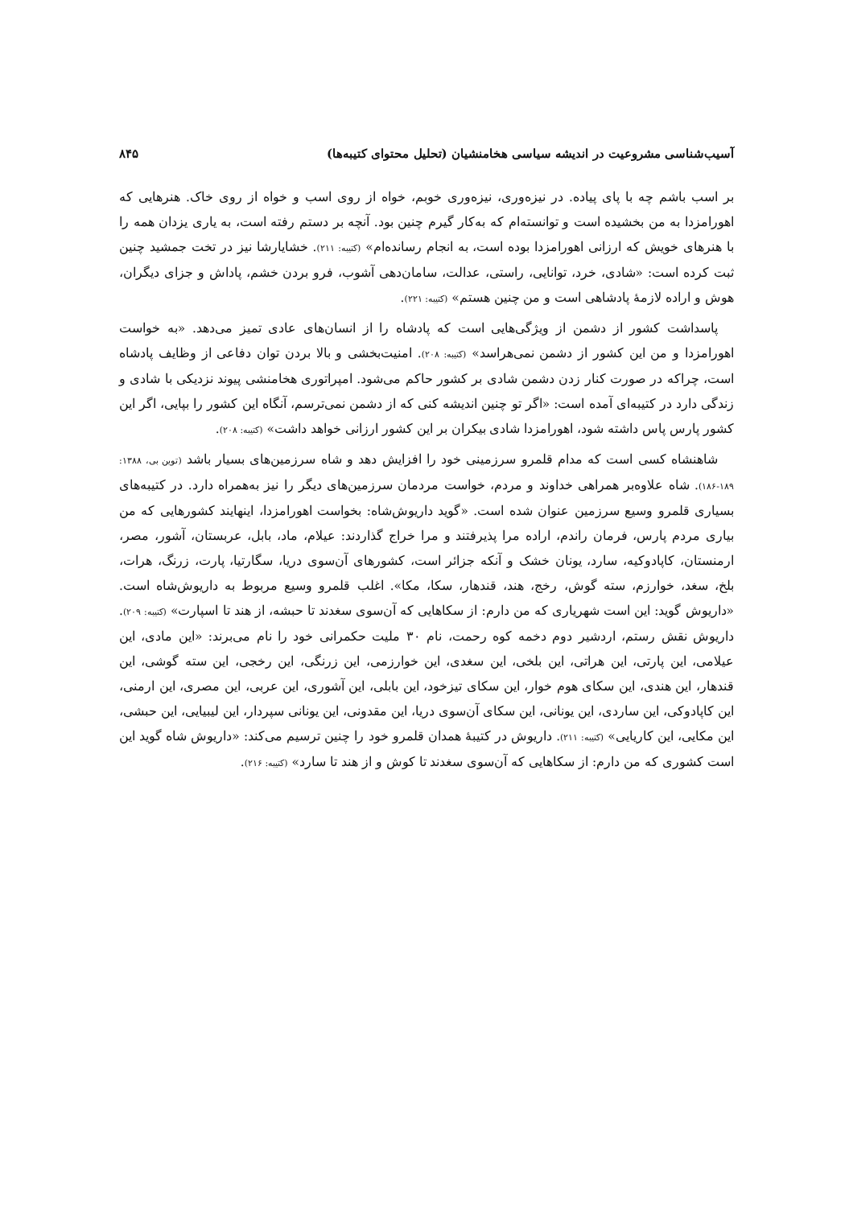آسیب‌شناسی مشروعیت در اندیشه سیاسی هخامنشیان (تحلیل محتوای کتیبه‌ها) ۸۴۵
بر اسب باشم چه با پای پیاده. در نیزه‌وری، نیزه‌وری خوبم، خواه از روی اسب و خواه از روی خاک. هنرهایی که اهورامزدا به من بخشیده است و توانسته‌ام که به‌کار گیرم چنین بود. آنچه بر دستم رفته است، به یاری یزدان همه را با هنرهای خویش که ارزانی اهورامزدا بوده است، به انجام رسانده‌ام» (کتیبه: ۲۱۱). خشایارشا نیز در تخت جمشید چنین ثبت کرده است: «شادی، خرد، توانایی، راستی، عدالت، سامان‌دهی آشوب، فرو بردن خشم، پاداش و جزای دیگران، هوش و اراده لازمهٔ پادشاهی است و من چنین هستم» (کتیبه: ۲۲۱).
پاسداشت کشور از دشمن از ویژگی‌هایی است که پادشاه را از انسان‌های عادی تمیز می‌دهد. «به خواست اهورامزدا و من این کشور از دشمن نمی‌هراسد» (کتیبه: ۲۰۸). امنیت‌بخشی و بالا بردن توان دفاعی از وظایف پادشاه است، چراکه در صورت کنار زدن دشمن شادی بر کشور حاکم می‌شود. امپراتوری هخامنشی پیوند نزدیکی با شادی و زندگی دارد در کتیبه‌ای آمده است: «اگر تو چنین اندیشه کنی که از دشمن نمی‌ترسم، آنگاه این کشور را بپایی، اگر این کشور پارس پاس داشته شود، اهورامزدا شادی بیکران بر این کشور ارزانی خواهد داشت» (کتیبه: ۲۰۸).
شاهنشاه کسی است که مدام قلمرو سرزمینی خود را افزایش دهد و شاه سرزمین‌های بسیار باشد (توین بی، ۱۳۸۸: ۱۸۹-۱۸۶). شاه علاوه‌بر همراهی خداوند و مردم، خواست مردمان سرزمین‌های دیگر را نیز به‌همراه دارد. در کتیبه‌های بسیاری قلمرو وسیع سرزمین عنوان شده است. «گوید داریوش‌شاه: بخواست اهورامزدا، اینهایند کشورهایی که من بیاری مردم پارس، فرمان راندم، اراده مرا پذیرفتند و مرا خراج گذاردند: عیلام، ماد، بابل، عربستان، آشور، مصر، ارمنستان، کاپادوکیه، سارد، یونان خشک و آنکه جزائر است، کشورهای آن‌سوی دریا، سگارتیا، پارت، زرنگ، هرات، بلخ، سغد، خوارزم، سته گوش، رخج، هند، قندهار، سکا، مکا». اغلب قلمرو وسیع مربوط به داریوش‌شاه است. «داریوش گوید: این است شهریاری که من دارم: از سکاهایی که آن‌سوی سغدند تا حبشه، از هند تا اسپارت» (کتیبه: ۲۰۹). داریوش نقش رستم، اردشیر دوم دخمه کوه رحمت، نام ۳۰ ملیت حکمرانی خود را نام می‌برند: «این مادی، این عیلامی، این پارتی، این هراتی، این بلخی، این سغدی، این خوارزمی، این زرنگی، این رخجی، این سته گوشی، این قندهار، این هندی، این سکای هوم خوار، این سکای تیزخود، این بابلی، این آشوری، این عربی، این مصری، این ارمنی، این کاپادوکی، این ساردی، این یونانی، این سکای آن‌سوی دریا، این مقدونی، این یونانی سپردار، این لیبیایی، این حبشی، این مکایی، این کاریایی» (کتیبه: ۲۱۱). داریوش در کتیبهٔ همدان قلمرو خود را چنین ترسیم می‌کند: «داریوش شاه گوید این است کشوری که من دارم: از سکاهایی که آن‌سوی سغدند تا کوش و از هند تا سارد» (کتیبه: ۲۱۶).